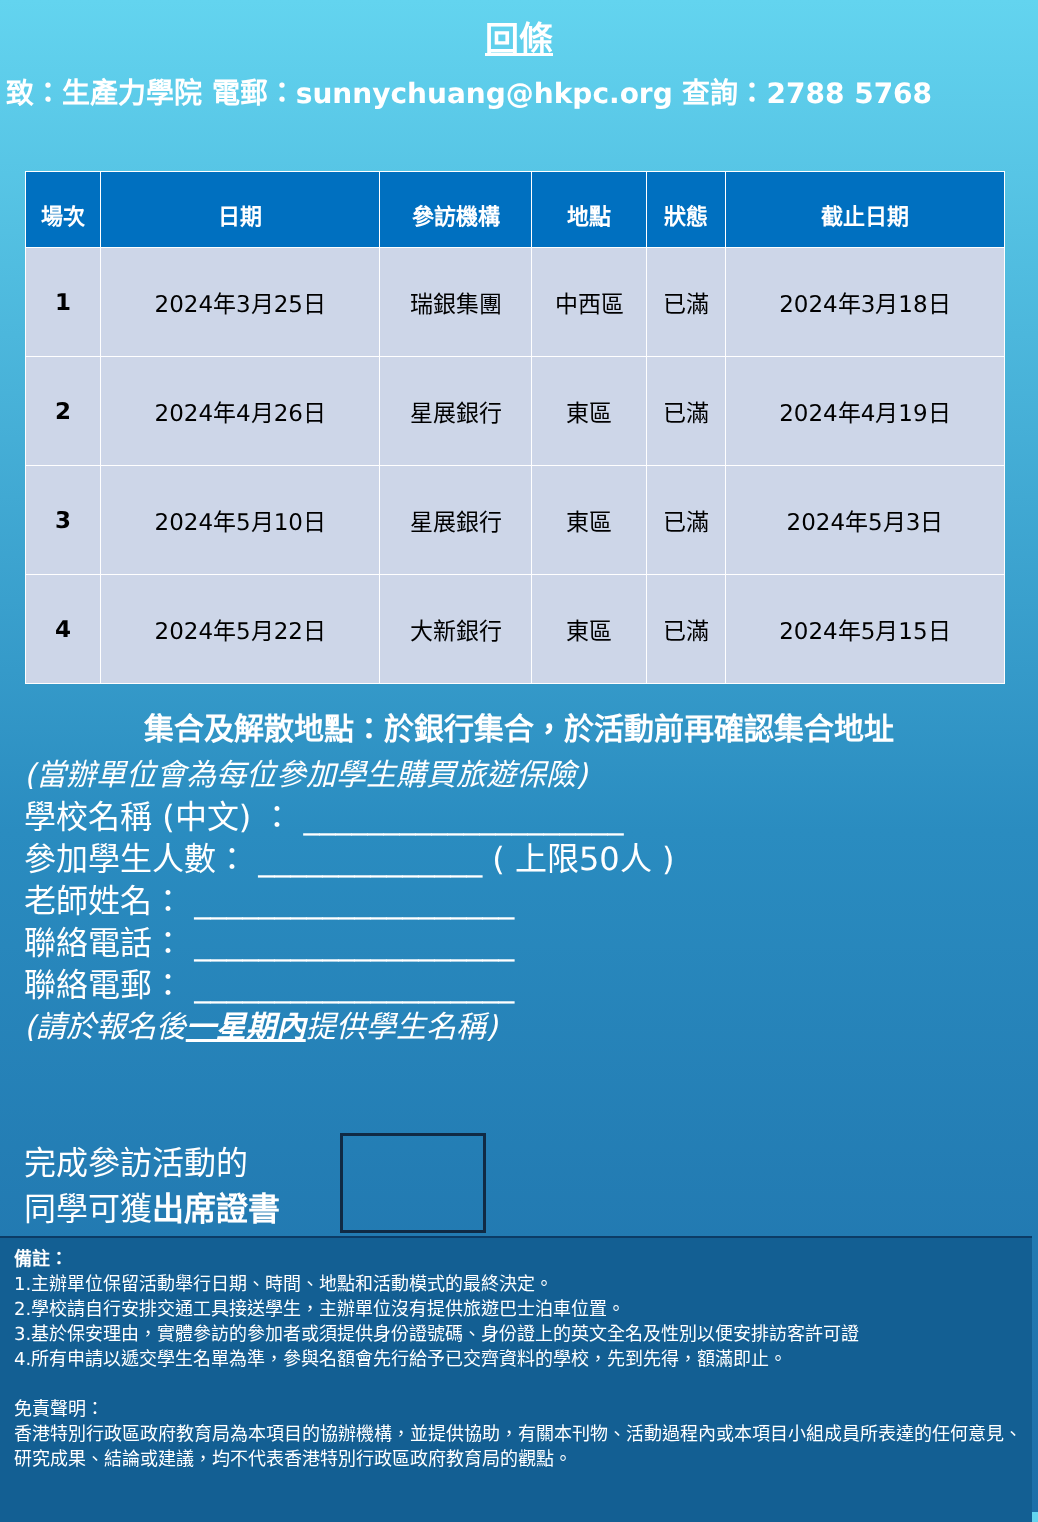回條
致：生產力學院 電郵：sunnychuang@hkpc.org 查詢：2788 5768
| 場次 | 日期 | 參訪機構 | 地點 | 狀態 | 截止日期 |
| --- | --- | --- | --- | --- | --- |
| 1 | 2024年3月25日 | 瑞銀集團 | 中西區 | 已滿 | 2024年3月18日 |
| 2 | 2024年4月26日 | 星展銀行 | 東區 | 已滿 | 2024年4月19日 |
| 3 | 2024年5月10日 | 星展銀行 | 東區 | 已滿 | 2024年5月3日 |
| 4 | 2024年5月22日 | 大新銀行 | 東區 | 已滿 | 2024年5月15日 |
集合及解散地點：於銀行集合，於活動前再確認集合地址
(當辦單位會為每位參加學生購買旅遊保險)
學校名稱 (中文) ： ____________________
參加學生人數： ______________ ( 上限50人 )
老師姓名： ____________________
聯絡電話： ____________________
聯絡電郵： ____________________
(請於報名後一星期內提供學生名稱)
完成參訪活動的
同學可獲出席證書
備註：
1.主辦單位保留活動舉行日期、時間、地點和活動模式的最終決定。
2.學校請自行安排交通工具接送學生，主辦單位沒有提供旅遊巴士泊車位置。
3.基於保安理由，實體參訪的參加者或須提供身份證號碼、身份證上的英文全名及性別以便安排訪客許可證
4.所有申請以遞交學生名單為準，參與名額會先行給予已交齊資料的學校，先到先得，額滿即止。
免責聲明：
香港特別行政區政府教育局為本項目的協辦機構，並提供協助，有關本刊物、活動過程內或本項目小組成員所表達的任何意見、研究成果、結論或建議，均不代表香港特別行政區政府教育局的觀點。